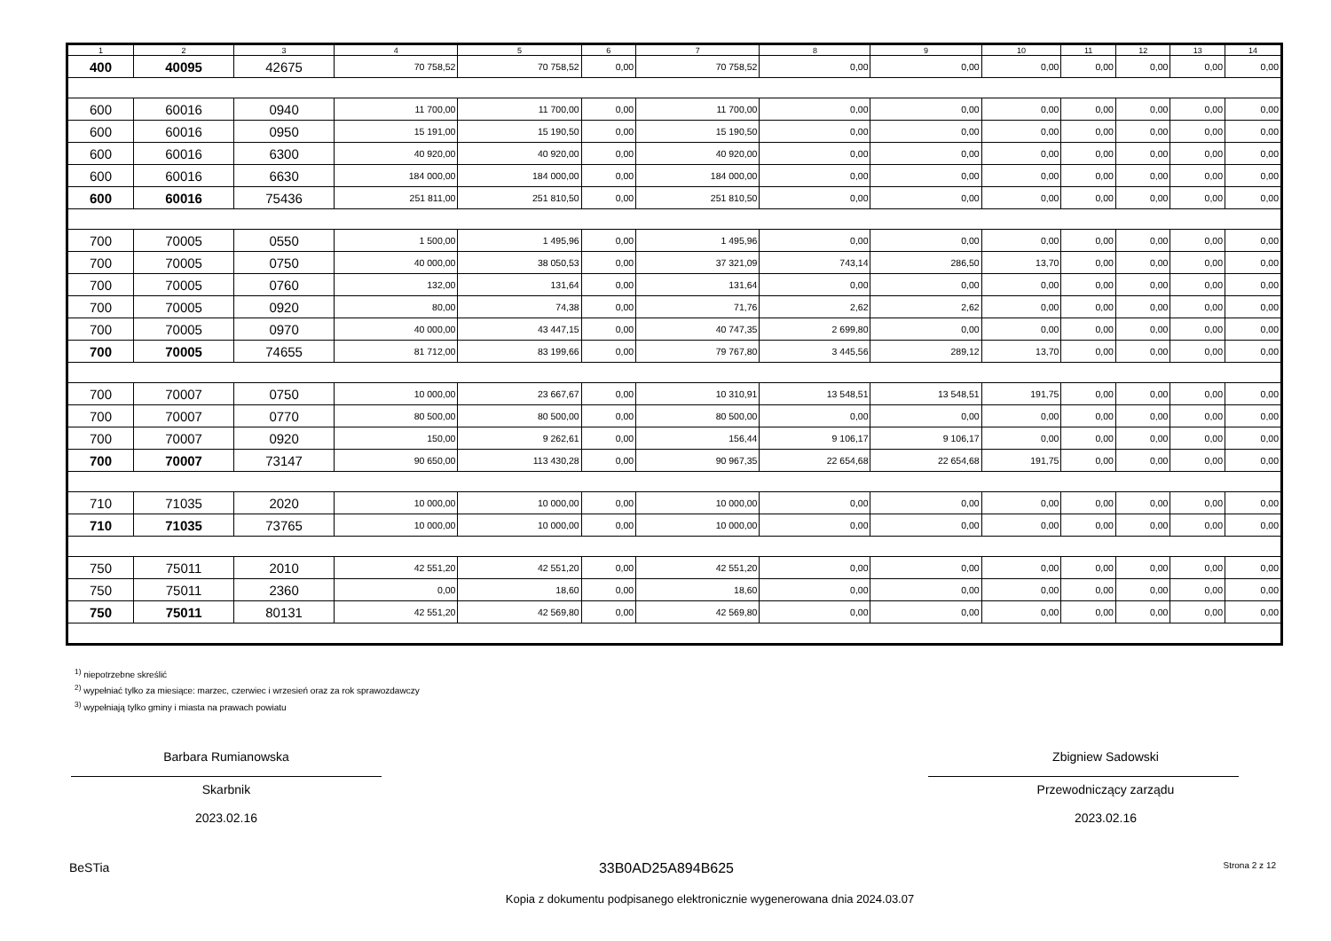| 1 | 2 | 3 | 4 | 5 | 6 | 7 | 8 | 9 | 10 | 11 | 12 | 13 | 14 |
| --- | --- | --- | --- | --- | --- | --- | --- | --- | --- | --- | --- | --- | --- |
| 400 | 40095 | 42675 | 70 758,52 | 70 758,52 | 0,00 | 70 758,52 | 0,00 | 0,00 | 0,00 | 0,00 | 0,00 | 0,00 | 0,00 |
| 600 | 60016 | 0940 | 11 700,00 | 11 700,00 | 0,00 | 11 700,00 | 0,00 | 0,00 | 0,00 | 0,00 | 0,00 | 0,00 | 0,00 |
| 600 | 60016 | 0950 | 15 191,00 | 15 190,50 | 0,00 | 15 190,50 | 0,00 | 0,00 | 0,00 | 0,00 | 0,00 | 0,00 | 0,00 |
| 600 | 60016 | 6300 | 40 920,00 | 40 920,00 | 0,00 | 40 920,00 | 0,00 | 0,00 | 0,00 | 0,00 | 0,00 | 0,00 | 0,00 |
| 600 | 60016 | 6630 | 184 000,00 | 184 000,00 | 0,00 | 184 000,00 | 0,00 | 0,00 | 0,00 | 0,00 | 0,00 | 0,00 | 0,00 |
| 600 | 60016 | 75436 | 251 811,00 | 251 810,50 | 0,00 | 251 810,50 | 0,00 | 0,00 | 0,00 | 0,00 | 0,00 | 0,00 | 0,00 |
| 700 | 70005 | 0550 | 1 500,00 | 1 495,96 | 0,00 | 1 495,96 | 0,00 | 0,00 | 0,00 | 0,00 | 0,00 | 0,00 | 0,00 |
| 700 | 70005 | 0750 | 40 000,00 | 38 050,53 | 0,00 | 37 321,09 | 743,14 | 286,50 | 13,70 | 0,00 | 0,00 | 0,00 | 0,00 |
| 700 | 70005 | 0760 | 132,00 | 131,64 | 0,00 | 131,64 | 0,00 | 0,00 | 0,00 | 0,00 | 0,00 | 0,00 | 0,00 |
| 700 | 70005 | 0920 | 80,00 | 74,38 | 0,00 | 71,76 | 2,62 | 2,62 | 0,00 | 0,00 | 0,00 | 0,00 | 0,00 |
| 700 | 70005 | 0970 | 40 000,00 | 43 447,15 | 0,00 | 40 747,35 | 2 699,80 | 0,00 | 0,00 | 0,00 | 0,00 | 0,00 | 0,00 |
| 700 | 70005 | 74655 | 81 712,00 | 83 199,66 | 0,00 | 79 767,80 | 3 445,56 | 289,12 | 13,70 | 0,00 | 0,00 | 0,00 | 0,00 |
| 700 | 70007 | 0750 | 10 000,00 | 23 667,67 | 0,00 | 10 310,91 | 13 548,51 | 13 548,51 | 191,75 | 0,00 | 0,00 | 0,00 | 0,00 |
| 700 | 70007 | 0770 | 80 500,00 | 80 500,00 | 0,00 | 80 500,00 | 0,00 | 0,00 | 0,00 | 0,00 | 0,00 | 0,00 | 0,00 |
| 700 | 70007 | 0920 | 150,00 | 9 262,61 | 0,00 | 156,44 | 9 106,17 | 9 106,17 | 0,00 | 0,00 | 0,00 | 0,00 | 0,00 |
| 700 | 70007 | 73147 | 90 650,00 | 113 430,28 | 0,00 | 90 967,35 | 22 654,68 | 22 654,68 | 191,75 | 0,00 | 0,00 | 0,00 | 0,00 |
| 710 | 71035 | 2020 | 10 000,00 | 10 000,00 | 0,00 | 10 000,00 | 0,00 | 0,00 | 0,00 | 0,00 | 0,00 | 0,00 | 0,00 |
| 710 | 71035 | 73765 | 10 000,00 | 10 000,00 | 0,00 | 10 000,00 | 0,00 | 0,00 | 0,00 | 0,00 | 0,00 | 0,00 | 0,00 |
| 750 | 75011 | 2010 | 42 551,20 | 42 551,20 | 0,00 | 42 551,20 | 0,00 | 0,00 | 0,00 | 0,00 | 0,00 | 0,00 | 0,00 |
| 750 | 75011 | 2360 | 0,00 | 18,60 | 0,00 | 18,60 | 0,00 | 0,00 | 0,00 | 0,00 | 0,00 | 0,00 | 0,00 |
| 750 | 75011 | 80131 | 42 551,20 | 42 569,80 | 0,00 | 42 569,80 | 0,00 | 0,00 | 0,00 | 0,00 | 0,00 | 0,00 | 0,00 |
<sup>1)</sup> niepotrzebne skreślić
<sup>2)</sup> wypełniać tylko za miesiące: marzec, czerwiec i wrzesień oraz za rok sprawozdawczy
<sup>3)</sup> wypełniają tylko gminy i miasta na prawach powiatu
Barbara Rumianowska
Skarbnik
2023.02.16
Zbigniew Sadowski
Przewodniczący zarządu
2023.02.16
BeSTia 33B0AD25A894B625 Strona 2 z 12
Kopia z dokumentu podpisanego elektronicznie wygenerowana dnia 2024.03.07